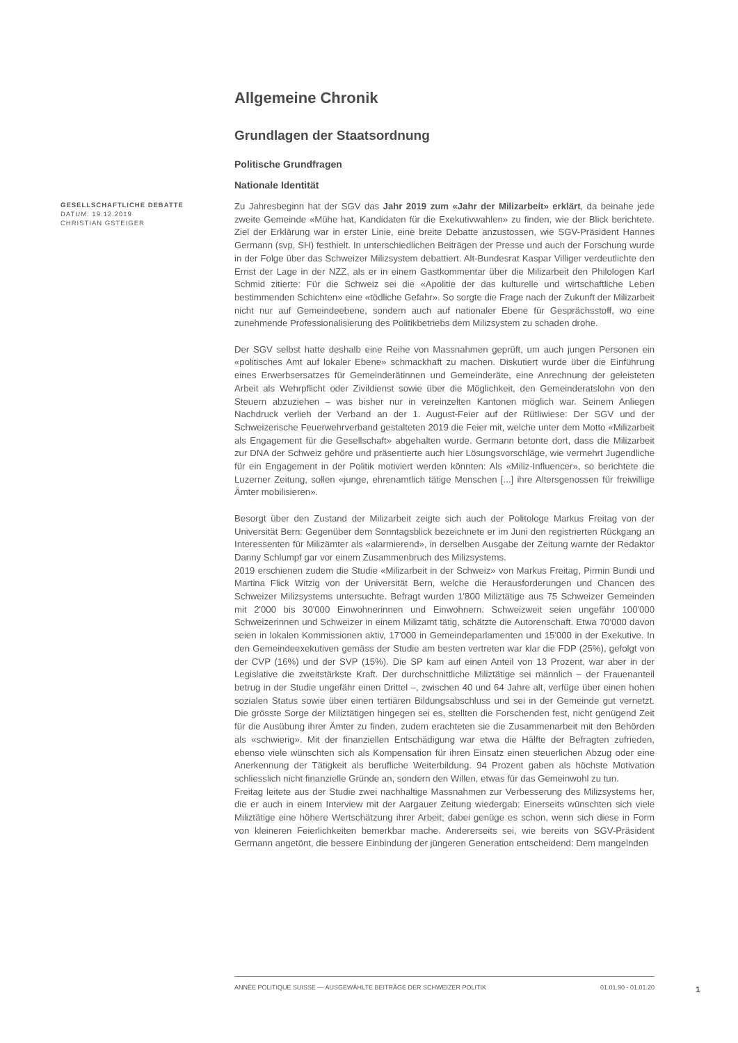GESELLSCHAFTLICHE DEBATTE
DATUM: 19.12.2019
CHRISTIAN GSTEIGER
Allgemeine Chronik
Grundlagen der Staatsordnung
Politische Grundfragen
Nationale Identität
Zu Jahresbeginn hat der SGV das Jahr 2019 zum «Jahr der Milizarbeit» erklärt, da beinahe jede zweite Gemeinde «Mühe hat, Kandidaten für die Exekutivwahlen» zu finden, wie der Blick berichtete. Ziel der Erklärung war in erster Linie, eine breite Debatte anzustossen, wie SGV-Präsident Hannes Germann (svp, SH) festhielt. In unterschiedlichen Beiträgen der Presse und auch der Forschung wurde in der Folge über das Schweizer Milizsystem debattiert. Alt-Bundesrat Kaspar Villiger verdeutlichte den Ernst der Lage in der NZZ, als er in einem Gastkommentar über die Milizarbeit den Philologen Karl Schmid zitierte: Für die Schweiz sei die «Apolitie der das kulturelle und wirtschaftliche Leben bestimmenden Schichten» eine «tödliche Gefahr». So sorgte die Frage nach der Zukunft der Milizarbeit nicht nur auf Gemeindeebene, sondern auch auf nationaler Ebene für Gesprächsstoff, wo eine zunehmende Professionalisierung des Politikbetriebs dem Milizsystem zu schaden drohe.
Der SGV selbst hatte deshalb eine Reihe von Massnahmen geprüft, um auch jungen Personen ein «politisches Amt auf lokaler Ebene» schmackhaft zu machen. Diskutiert wurde über die Einführung eines Erwerbsersatzes für Gemeinderätinnen und Gemeinderäte, eine Anrechnung der geleisteten Arbeit als Wehrpflicht oder Zivildienst sowie über die Möglichkeit, den Gemeinderatslohn von den Steuern abzuziehen – was bisher nur in vereinzelten Kantonen möglich war. Seinem Anliegen Nachdruck verlieh der Verband an der 1. August-Feier auf der Rütliwiese: Der SGV und der Schweizerische Feuerwehrverband gestalteten 2019 die Feier mit, welche unter dem Motto «Milizarbeit als Engagement für die Gesellschaft» abgehalten wurde. Germann betonte dort, dass die Milizarbeit zur DNA der Schweiz gehöre und präsentierte auch hier Lösungsvorschläge, wie vermehrt Jugendliche für ein Engagement in der Politik motiviert werden könnten: Als «Miliz-Influencer», so berichtete die Luzerner Zeitung, sollen «junge, ehrenamtlich tätige Menschen [...] ihre Altersgenossen für freiwillige Ämter mobilisieren».
Besorgt über den Zustand der Milizarbeit zeigte sich auch der Politologe Markus Freitag von der Universität Bern: Gegenüber dem Sonntagsblick bezeichnete er im Juni den registrierten Rückgang an Interessenten für Milizämter als «alarmierend», in derselben Ausgabe der Zeitung warnte der Redaktor Danny Schlumpf gar vor einem Zusammenbruch des Milizsystems.
2019 erschienen zudem die Studie «Milizarbeit in der Schweiz» von Markus Freitag, Pirmin Bundi und Martina Flick Witzig von der Universität Bern, welche die Herausforderungen und Chancen des Schweizer Milizsystems untersuchte. Befragt wurden 1'800 Miliztätige aus 75 Schweizer Gemeinden mit 2'000 bis 30'000 Einwohnerinnen und Einwohnern. Schweizweit seien ungefähr 100'000 Schweizerinnen und Schweizer in einem Milizamt tätig, schätzte die Autorenschaft. Etwa 70'000 davon seien in lokalen Kommissionen aktiv, 17'000 in Gemeindeparlamenten und 15'000 in der Exekutive. In den Gemeindeexekutiven gemäss der Studie am besten vertreten war klar die FDP (25%), gefolgt von der CVP (16%) und der SVP (15%). Die SP kam auf einen Anteil von 13 Prozent, war aber in der Legislative die zweitstärkste Kraft. Der durchschnittliche Miliztätige sei männlich – der Frauenanteil betrug in der Studie ungefähr einen Drittel –, zwischen 40 und 64 Jahre alt, verfüge über einen hohen sozialen Status sowie über einen tertiären Bildungsabschluss und sei in der Gemeinde gut vernetzt. Die grösste Sorge der Miliztätigen hingegen sei es, stellten die Forschenden fest, nicht genügend Zeit für die Ausübung ihrer Ämter zu finden, zudem erachteten sie die Zusammenarbeit mit den Behörden als «schwierig». Mit der finanziellen Entschädigung war etwa die Hälfte der Befragten zufrieden, ebenso viele wünschten sich als Kompensation für ihren Einsatz einen steuerlichen Abzug oder eine Anerkennung der Tätigkeit als berufliche Weiterbildung. 94 Prozent gaben als höchste Motivation schliesslich nicht finanzielle Gründe an, sondern den Willen, etwas für das Gemeinwohl zu tun.
Freitag leitete aus der Studie zwei nachhaltige Massnahmen zur Verbesserung des Milizsystems her, die er auch in einem Interview mit der Aargauer Zeitung wiedergab: Einerseits wünschten sich viele Miliztätige eine höhere Wertschätzung ihrer Arbeit; dabei genüge es schon, wenn sich diese in Form von kleineren Feierlichkeiten bemerkbar mache. Andererseits sei, wie bereits von SGV-Präsident Germann angetönt, die bessere Einbindung der jüngeren Generation entscheidend: Dem mangelnden
ANNÉE POLITIQUE SUISSE — AUSGEWÄHLTE BEITRÄGE DER SCHWEIZER POLITIK 01.01.90 - 01.01.20
1